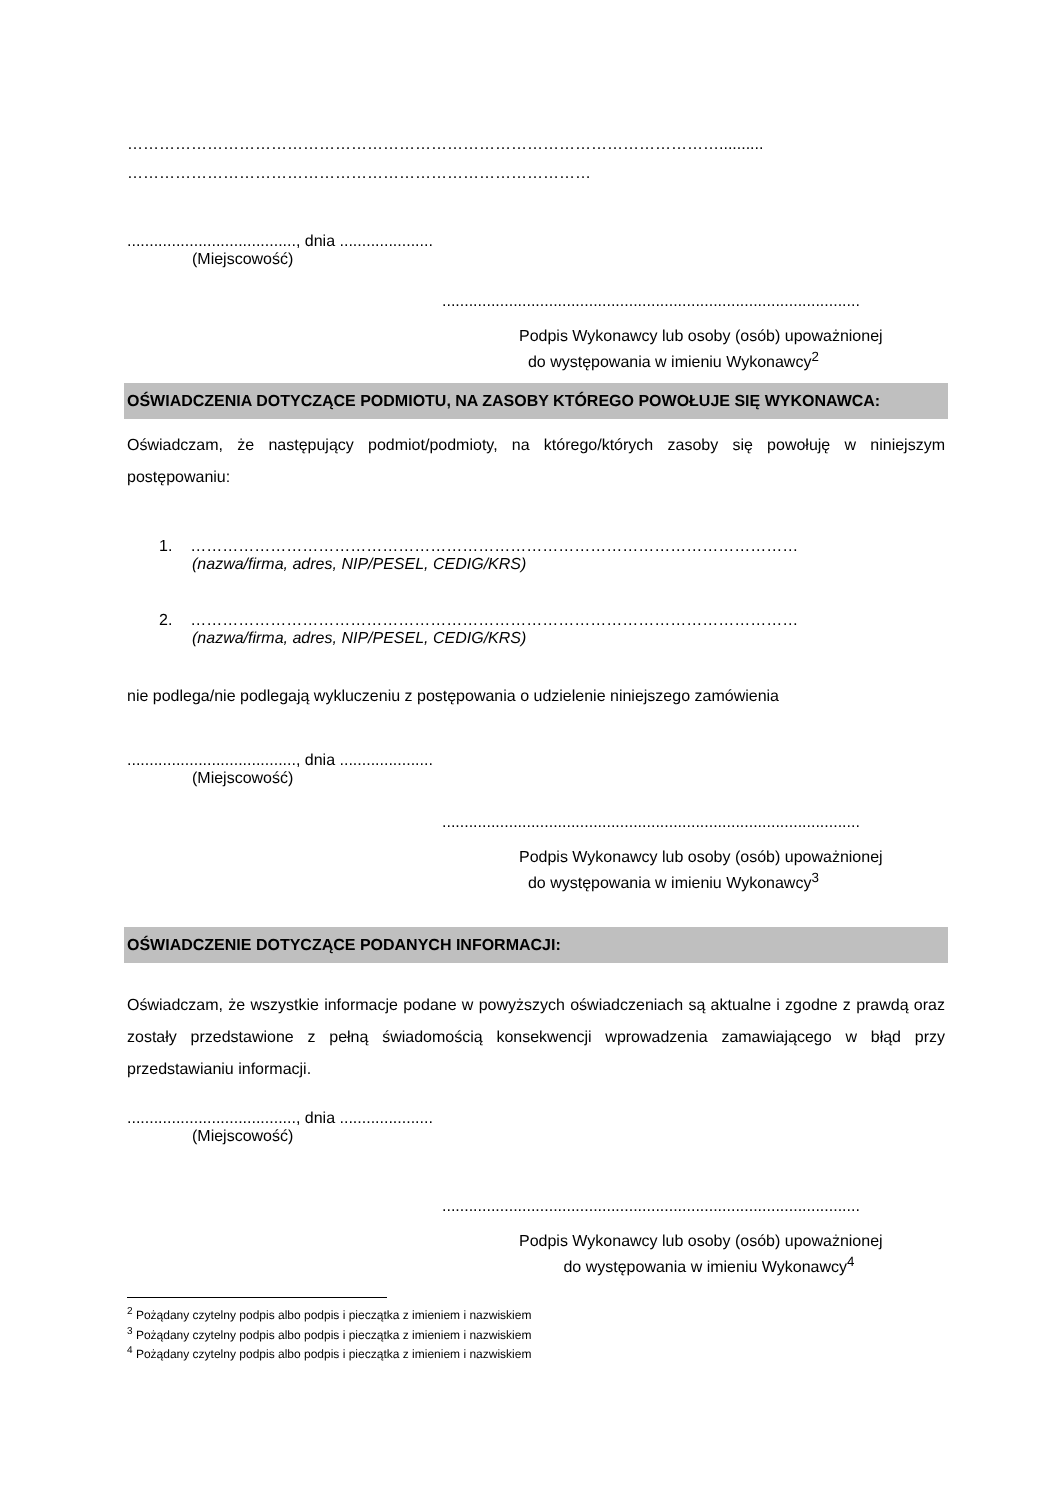…………………………………………………………………………………………………..........
……………………………………………………………………………
......................................, dnia .....................
(Miejscowość)
..............................................................................................
Podpis Wykonawcy lub osoby (osób) upoważnionej
do występowania w imieniu Wykonawcy<sup>2</sup>
OŚWIADCZENIA DOTYCZĄCE PODMIOTU, NA ZASOBY KTÓREGO POWOŁUJE SIĘ WYKONAWCA:
Oświadczam, że następujący podmiot/podmioty, na którego/których zasoby się powołuję w niniejszym postępowaniu:
1. ……………………………………………………………………………………………………
(nazwa/firma, adres, NIP/PESEL, CEDIG/KRS)
2. ……………………………………………………………………………………………………
(nazwa/firma, adres, NIP/PESEL, CEDIG/KRS)
nie podlega/nie podlegają wykluczeniu z postępowania o udzielenie niniejszego zamówienia
......................................, dnia .....................
(Miejscowość)
..............................................................................................
Podpis Wykonawcy lub osoby (osób) upoważnionej
do występowania w imieniu Wykonawcy<sup>3</sup>
OŚWIADCZENIE DOTYCZĄCE PODANYCH INFORMACJI:
Oświadczam, że wszystkie informacje podane w powyższych oświadczeniach są aktualne i zgodne z prawdą oraz zostały przedstawione z pełną świadomością konsekwencji wprowadzenia zamawiającego w błąd przy przedstawianiu informacji.
......................................, dnia .....................
(Miejscowość)
..............................................................................................
Podpis Wykonawcy lub osoby (osób) upoważnionej
do występowania w imieniu Wykonawcy<sup>4</sup>
<sup>2</sup> Pożądany czytelny podpis albo podpis i pieczątka z imieniem i nazwiskiem
<sup>3</sup> Pożądany czytelny podpis albo podpis i pieczątka z imieniem i nazwiskiem
<sup>4</sup> Pożądany czytelny podpis albo podpis i pieczątka z imieniem i nazwiskiem